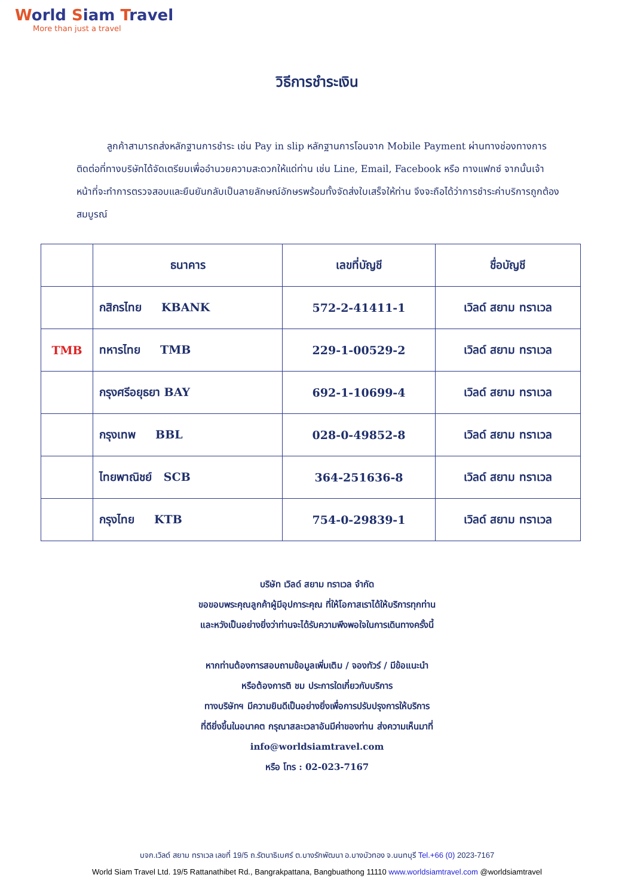World Siam Travel
More than just a travel
วิธีการชำระเงิน
ลูกค้าสามารถส่งหลักฐานการชำระ เช่น Pay in slip หลักฐานการโอนจาก Mobile Payment ผ่านทางช่องทางการติดต่อที่ทางบริษัทได้จัดเตรียมเพื่ออำนวยความสะดวกให้แด่ท่าน เช่น Line, Email, Facebook หรือ ทางแฟกซ์ จากนั้นเจ้าหน้าที่จะทำการตรวจสอบและยืนยันกลับเป็นลายลักษณ์อักษรพร้อมทั้งจัดส่งใบเสร็จให้ท่าน จึงจะถือได้ว่าการชำระค่าบริการถูกต้องสมบูรณ์
| | ธนาคาร | เลขที่บัญชี | ชื่อบัญชี |
| --- | --- | --- | --- |
| | กสิกรไทย KBANK | 572-2-41411-1 | เวิลด์ สยาม ทราเวล |
| TMB | ทหารไทย TMB | 229-1-00529-2 | เวิลด์ สยาม ทราเวล |
| | กรุงศรีอยุธยา BAY | 692-1-10699-4 | เวิลด์ สยาม ทราเวล |
| | กรุงเทพ BBL | 028-0-49852-8 | เวิลด์ สยาม ทราเวล |
| | ไทยพาณิชย์ SCB | 364-251636-8 | เวิลด์ สยาม ทราเวล |
| | กรุงไทย KTB | 754-0-29839-1 | เวิลด์ สยาม ทราเวล |
บริษัท เวิลด์ สยาม ทราเวล จำกัด
ขอขอบพระคุณลูกค้าผู้มีอุปการะคุณ ที่ให้โอกาสเราได้ให้บริการทุกท่าน
และหวังเป็นอย่างยิ่งว่าท่านจะได้รับความพึงพอใจในการเดินทางครั้งนี้
หากท่านต้องการสอบถามข้อมูลเพิ่มเติม / จองทัวร์ / มีข้อแนะนำ
หรือต้องการติ ชม ประการใดเกี่ยวกับบริการ
ทางบริษัทฯ มีความยินดีเป็นอย่างยิ่งเพื่อการปรับปรุงการให้บริการ
ที่ดียิ่งขึ้นในอนาคต กรุณาสละเวลาอันมีค่าของท่าน ส่งความเห็นมาที่
info@worldsiamtravel.com
หรือ โทร : 02-023-7167
บจก.เวิลด์ สยาม ทราเวล เลขที่ 19/5 ถ.รัตนาธิเบศร์ ต.บางรักพัฒนา อ.บางบัวทอง จ.นนทบุรี Tel.+66 (0) 2023-7167
World Siam Travel Ltd. 19/5 Rattanathibet Rd., Bangrakpattana, Bangbuathong 11110 www.worldsiamtravel.com @worldsiamtravel